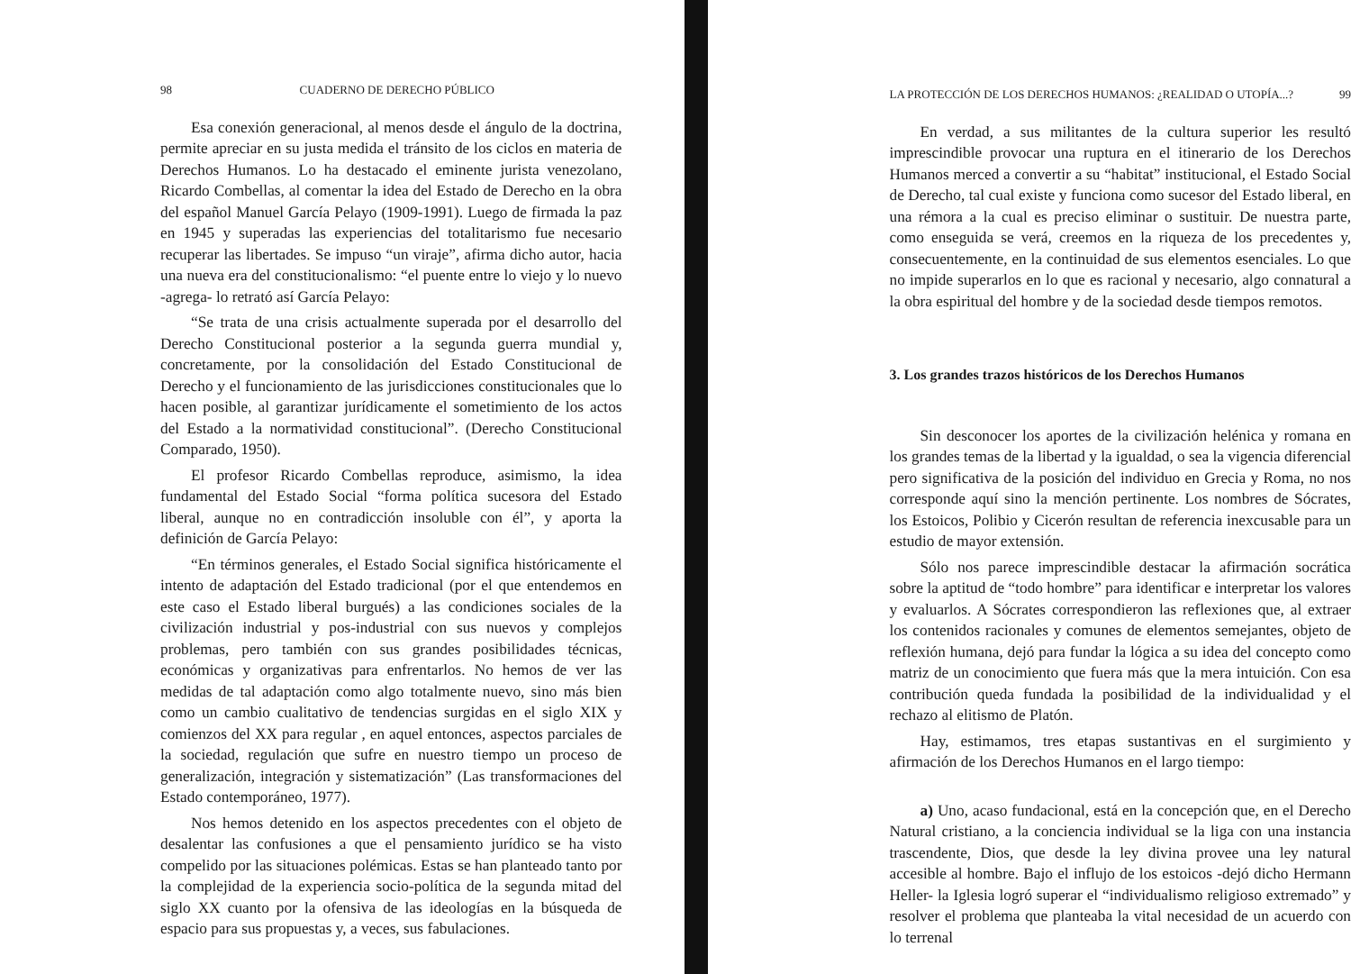98 CUADERNO DE DERECHO PÚBLICO
Esa conexión generacional, al menos desde el ángulo de la doctrina, permite apreciar en su justa medida el tránsito de los ciclos en materia de Derechos Humanos. Lo ha destacado el eminente jurista venezolano, Ricardo Combellas, al comentar la idea del Estado de Derecho en la obra del español Manuel García Pelayo (1909-1991). Luego de firmada la paz en 1945 y superadas las experiencias del totalitarismo fue necesario recuperar las libertades. Se impuso “un viraje”, afirma dicho autor, hacia una nueva era del constitucionalismo: “el puente entre lo viejo y lo nuevo -agrega- lo retrató así García Pelayo:
“Se trata de una crisis actualmente superada por el desarrollo del Derecho Constitucional posterior a la segunda guerra mundial y, concretamente, por la consolidación del Estado Constitucional de Derecho y el funcionamiento de las jurisdicciones constitucionales que lo hacen posible, al garantizar jurídicamente el sometimiento de los actos del Estado a la normatividad constitucional”. (Derecho Constitucional Comparado, 1950).
El profesor Ricardo Combellas reproduce, asimismo, la idea fundamental del Estado Social “forma política sucesora del Estado liberal, aunque no en contradicción insoluble con él”, y aporta la definición de García Pelayo:
“En términos generales, el Estado Social significa históricamente el intento de adaptación del Estado tradicional (por el que entendemos en este caso el Estado liberal burgués) a las condiciones sociales de la civilización industrial y pos-industrial con sus nuevos y complejos problemas, pero también con sus grandes posibilidades técnicas, económicas y organizativas para enfrentarlos. No hemos de ver las medidas de tal adaptación como algo totalmente nuevo, sino más bien como un cambio cualitativo de tendencias surgidas en el siglo XIX y comienzos del XX para regular , en aquel entonces, aspectos parciales de la sociedad, regulación que sufre en nuestro tiempo un proceso de generalización, integración y sistematización” (Las transformaciones del Estado contemporáneo, 1977).
Nos hemos detenido en los aspectos precedentes con el objeto de desalentar las confusiones a que el pensamiento jurídico se ha visto compelido por las situaciones polémicas. Estas se han planteado tanto por la complejidad de la experiencia socio-política de la segunda mitad del siglo XX cuanto por la ofensiva de las ideologías en la búsqueda de espacio para sus propuestas y, a veces, sus fabulaciones.
LA PROTECCIÓN DE LOS DERECHOS HUMANOS: ¿REALIDAD O UTOPÍA...? 99
En verdad, a sus militantes de la cultura superior les resultó imprescindible provocar una ruptura en el itinerario de los Derechos Humanos merced a convertir a su “habitat” institucional, el Estado Social de Derecho, tal cual existe y funciona como sucesor del Estado liberal, en una rémora a la cual es preciso eliminar o sustituir. De nuestra parte, como enseguida se verá, creemos en la riqueza de los precedentes y, consecuentemente, en la continuidad de sus elementos esenciales. Lo que no impide superarlos en lo que es racional y necesario, algo connatural a la obra espiritual del hombre y de la sociedad desde tiempos remotos.
3. Los grandes trazos históricos de los Derechos Humanos
Sin desconocer los aportes de la civilización helénica y romana en los grandes temas de la libertad y la igualdad, o sea la vigencia diferencial pero significativa de la posición del individuo en Grecia y Roma, no nos corresponde aquí sino la mención pertinente. Los nombres de Sócrates, los Estoicos, Polibio y Cicerón resultan de referencia inexcusable para un estudio de mayor extensión.
Sólo nos parece imprescindible destacar la afirmación socrática sobre la aptitud de “todo hombre” para identificar e interpretar los valores y evaluarlos. A Sócrates correspondieron las reflexiones que, al extraer los contenidos racionales y comunes de elementos semejantes, objeto de reflexión humana, dejó para fundar la lógica a su idea del concepto como matriz de un conocimiento que fuera más que la mera intuición. Con esa contribución queda fundada la posibilidad de la individualidad y el rechazo al elitismo de Platón.
Hay, estimamos, tres etapas sustantivas en el surgimiento y afirmación de los Derechos Humanos en el largo tiempo:
a) Uno, acaso fundacional, está en la concepción que, en el Derecho Natural cristiano, a la conciencia individual se la liga con una instancia trascendente, Dios, que desde la ley divina provee una ley natural accesible al hombre. Bajo el influjo de los estoicos -dejó dicho Hermann Heller- la Iglesia logró superar el “individualismo religioso extremado” y resolver el problema que planteaba la vital necesidad de un acuerdo con lo terrenal